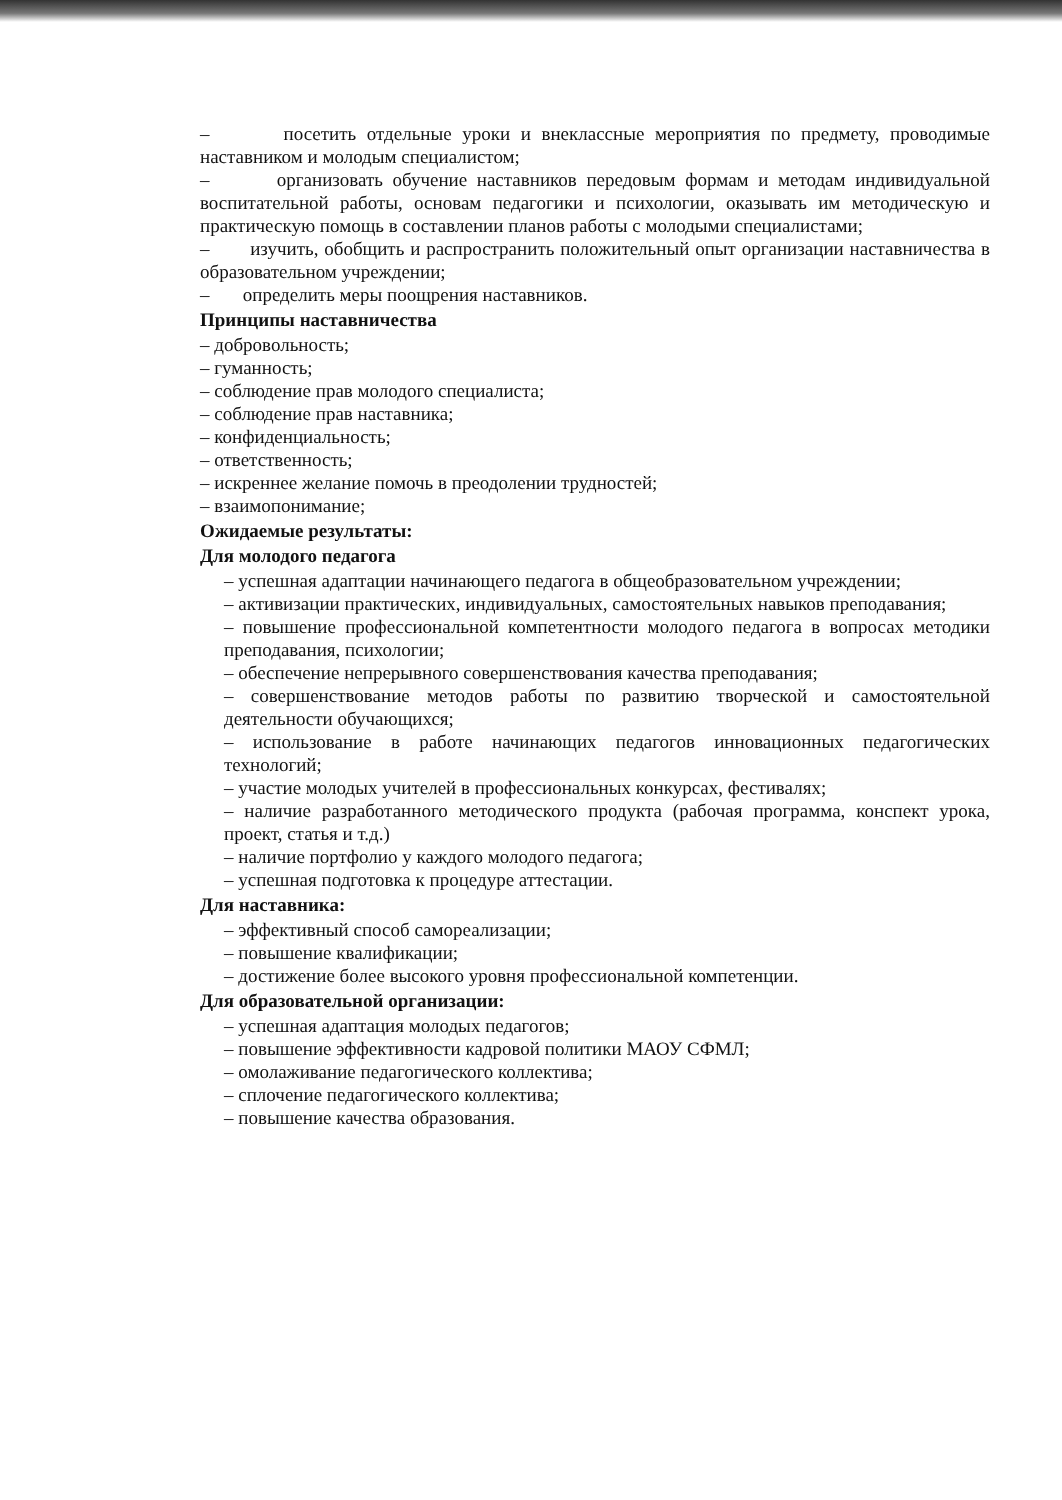– посетить отдельные уроки и внеклассные мероприятия по предмету, проводимые наставником и молодым специалистом;
– организовать обучение наставников передовым формам и методам индивидуальной воспитательной работы, основам педагогики и психологии, оказывать им методическую и практическую помощь в составлении планов работы с молодыми специалистами;
– изучить, обобщить и распространить положительный опыт организации наставничества в образовательном учреждении;
– определить меры поощрения наставников.
Принципы наставничества
– добровольность;
– гуманность;
– соблюдение прав молодого специалиста;
– соблюдение прав наставника;
– конфиденциальность;
– ответственность;
– искреннее желание помочь в преодолении трудностей;
– взаимопонимание;
Ожидаемые результаты:
Для молодого педагога
– успешная адаптации начинающего педагога в общеобразовательном учреждении;
– активизации практических, индивидуальных, самостоятельных навыков преподавания;
– повышение профессиональной компетентности молодого педагога в вопросах методики преподавания, психологии;
– обеспечение непрерывного совершенствования качества преподавания;
– совершенствование методов работы по развитию творческой и самостоятельной деятельности обучающихся;
– использование в работе начинающих педагогов инновационных педагогических технологий;
– участие молодых учителей в профессиональных конкурсах, фестивалях;
– наличие разработанного методического продукта (рабочая программа, конспект урока, проект, статья и т.д.)
– наличие портфолио у каждого молодого педагога;
– успешная подготовка к процедуре аттестации.
Для наставника:
– эффективный способ самореализации;
– повышение квалификации;
– достижение более высокого уровня профессиональной компетенции.
Для образовательной организации:
– успешная адаптация молодых педагогов;
– повышение эффективности кадровой политики МАОУ СФМЛ;
– омолаживание педагогического коллектива;
– сплочение педагогического коллектива;
– повышение качества образования.